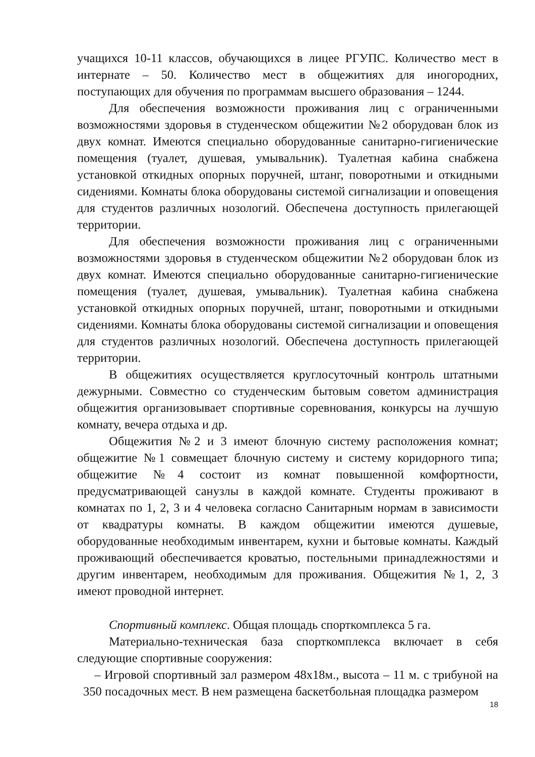учащихся 10-11 классов, обучающихся в лицее РГУПС. Количество мест в интернате – 50. Количество мест в общежитиях для иногородних, поступающих для обучения по программам высшего образования – 1244.
Для обеспечения возможности проживания лиц с ограниченными возможностями здоровья в студенческом общежитии №2 оборудован блок из двух комнат. Имеются специально оборудованные санитарно-гигиенические помещения (туалет, душевая, умывальник). Туалетная кабина снабжена установкой откидных опорных поручней, штанг, поворотными и откидными сидениями. Комнаты блока оборудованы системой сигнализации и оповещения для студентов различных нозологий. Обеспечена доступность прилегающей территории.
Для обеспечения возможности проживания лиц с ограниченными возможностями здоровья в студенческом общежитии №2 оборудован блок из двух комнат. Имеются специально оборудованные санитарно-гигиенические помещения (туалет, душевая, умывальник). Туалетная кабина снабжена установкой откидных опорных поручней, штанг, поворотными и откидными сидениями. Комнаты блока оборудованы системой сигнализации и оповещения для студентов различных нозологий. Обеспечена доступность прилегающей территории.
В общежитиях осуществляется круглосуточный контроль штатными дежурными. Совместно со студенческим бытовым советом администрация общежития организовывает спортивные соревнования, конкурсы на лучшую комнату, вечера отдыха и др.
Общежития №2 и 3 имеют блочную систему расположения комнат; общежитие №1 совмещает блочную систему и систему коридорного типа; общежитие №4 состоит из комнат повышенной комфортности, предусматривающей санузлы в каждой комнате. Студенты проживают в комнатах по 1, 2, 3 и 4 человека согласно Санитарным нормам в зависимости от квадратуры комнаты. В каждом общежитии имеются душевые, оборудованные необходимым инвентарем, кухни и бытовые комнаты. Каждый проживающий обеспечивается кроватью, постельными принадлежностями и другим инвентарем, необходимым для проживания. Общежития №1, 2, 3 имеют проводной интернет.
Спортивный комплекс. Общая площадь спорткомплекса 5 га.
Материально-техническая база спорткомплекса включает в себя следующие спортивные сооружения:
– Игровой спортивный зал размером 48х18м., высота – 11 м. с трибуной на 350 посадочных мест. В нем размещена баскетбольная площадка размером
18